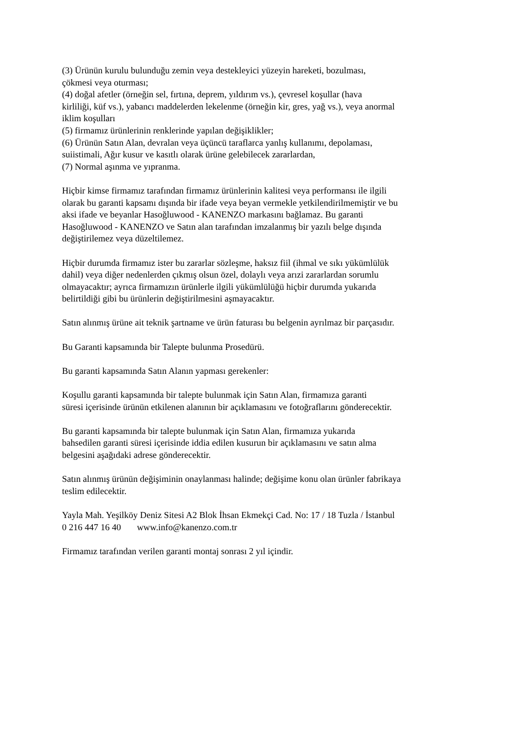(3) Ürünün kurulu bulunduğu zemin veya destekleyici yüzeyin hareketi, bozulması,
çökmesi veya oturması;
(4) doğal afetler (örneğin sel, fırtına, deprem, yıldırım vs.), çevresel koşullar (hava
kirliliği, küf vs.), yabancı maddelerden lekelenme (örneğin kir, gres, yağ vs.), veya anormal
iklim koşulları
(5) firmamız ürünlerinin renklerinde yapılan değişiklikler;
(6) Ürünün Satın Alan, devralan veya üçüncü taraflarca yanlış kullanımı, depolaması,
suiistimali, Ağır kusur ve kasıtlı olarak ürüne gelebilecek zararlardan,
(7) Normal aşınma ve yıpranma.
Hiçbir kimse firmamız tarafından firmamız ürünlerinin kalitesi veya performansı ile ilgili
olarak bu garanti kapsamı dışında bir ifade veya beyan vermekle yetkilendirilmemiştir ve bu
aksi ifade ve beyanlar Hasoğluwood - KANENZO markasını bağlamaz. Bu garanti
Hasoğluwood - KANENZO ve Satın alan tarafından imzalanmış bir yazılı belge dışında
değiştirilemez veya düzeltilemez.
Hiçbir durumda firmamız ister bu zararlar sözleşme, haksız fiil (ihmal ve sıkı yükümlülük
dahil) veya diğer nedenlerden çıkmış olsun özel, dolaylı veya arızi zararlardan sorumlu
olmayacaktır; ayrıca firmamızın ürünlerle ilgili yükümlülüğü hiçbir durumda yukarıda
belirtildiği gibi bu ürünlerin değiştirilmesini aşmayacaktır.
Satın alınmış ürüne ait teknik şartname ve ürün faturası bu belgenin ayrılmaz bir parçasıdır.
Bu Garanti kapsamında bir Talepte bulunma Prosedürü.
Bu garanti kapsamında Satın Alanın yapması gerekenler:
Koşullu garanti kapsamında bir talepte bulunmak için Satın Alan, firmamıza garanti
süresi içerisinde ürünün etkilenen alanının bir açıklamasını ve fotoğraflarını gönderecektir.
Bu garanti kapsamında bir talepte bulunmak için Satın Alan, firmamıza yukarıda
bahsedilen garanti süresi içerisinde iddia edilen kusurun bir açıklamasını ve satın alma
belgesini aşağıdaki adrese gönderecektir.
Satın alınmış ürünün değişiminin onaylanması halinde; değişime konu olan ürünler fabrikaya
teslim edilecektir.
Yayla Mah. Yeşilköy Deniz Sitesi A2 Blok İhsan Ekmekçi Cad. No: 17 / 18 Tuzla / İstanbul
0 216 447 16 40 www.info@kanenzo.com.tr
Firmamız tarafından verilen garanti montaj sonrası 2 yıl içindir.